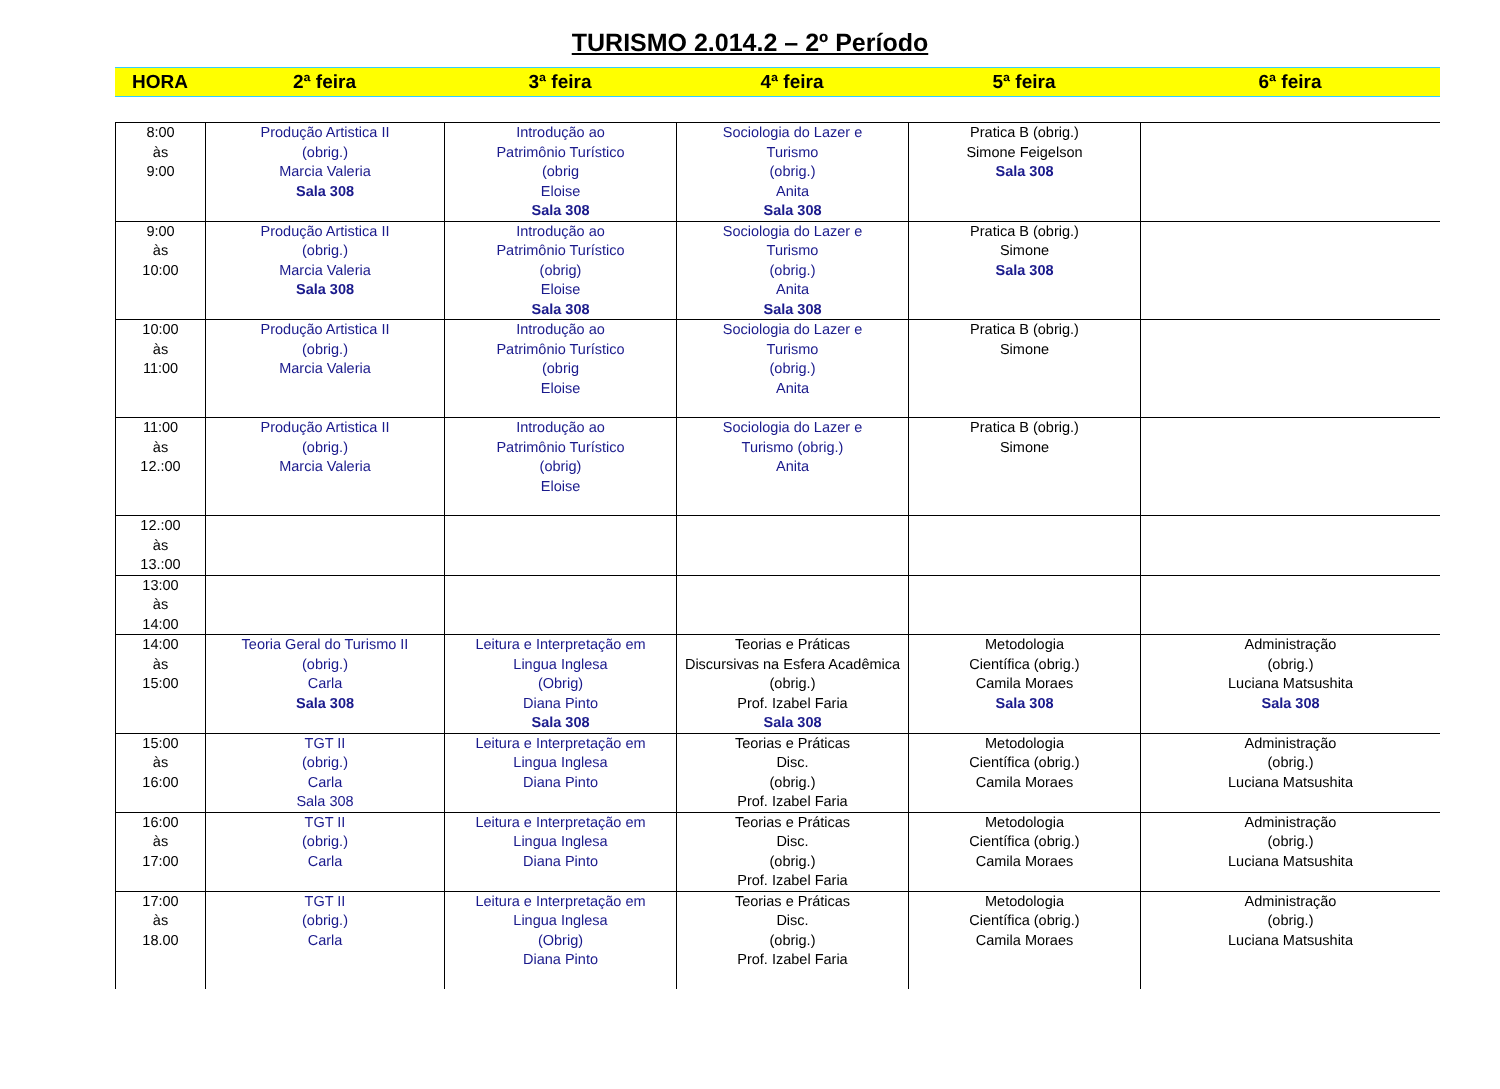TURISMO 2.014.2 – 2º Período
| HORA | 2ª feira | 3ª feira | 4ª feira | 5ª feira | 6ª feira |
| --- | --- | --- | --- | --- | --- |
| 8:00 às 9:00 | Produção Artistica II (obrig.) Marcia Valeria Sala 308 | Introdução ao Patrimônio Turístico (obrig Eloise Sala 308 | Sociologia do Lazer e Turismo (obrig.) Anita Sala 308 | Pratica B (obrig.) Simone Feigelson Sala 308 | |
| 9:00 às 10:00 | Produção Artistica II (obrig.) Marcia Valeria Sala 308 | Introdução ao Patrimônio Turístico (obrig) Eloise Sala 308 | Sociologia do Lazer e Turismo (obrig.) Anita Sala 308 | Pratica B (obrig.) Simone Sala 308 | |
| 10:00 às 11:00 | Produção Artistica II (obrig.) Marcia Valeria | Introdução ao Patrimônio Turístico (obrig Eloise | Sociologia do Lazer e Turismo (obrig.) Anita | Pratica B (obrig.) Simone | |
| 11:00 às 12.:00 | Produção Artistica II (obrig.) Marcia Valeria | Introdução ao Patrimônio Turístico (obrig) Eloise | Sociologia do Lazer e Turismo (obrig.) Anita | Pratica B (obrig.) Simone | |
| 12.:00 às 13.:00 | | | | | |
| 13:00 às 14:00 | | | | | |
| 14:00 às 15:00 | Teoria Geral do Turismo II (obrig.) Carla Sala 308 | Leitura e Interpretação em Lingua Inglesa (Obrig) Diana Pinto Sala 308 | Teorias e Práticas Discursivas na Esfera Acadêmica (obrig.) Prof. Izabel Faria Sala 308 | Metodologia Científica (obrig.) Camila Moraes Sala 308 | Administração (obrig.) Luciana Matsushita Sala 308 |
| 15:00 às 16:00 | TGT II (obrig.) Carla Sala 308 | Leitura e Interpretação em Lingua Inglesa Diana Pinto | Teorias e Práticas Disc. (obrig.) Prof. Izabel Faria | Metodologia Científica (obrig.) Camila Moraes | Administração (obrig.) Luciana Matsushita |
| 16:00 às 17:00 | TGT II (obrig.) Carla | Leitura e Interpretação em Lingua Inglesa Diana Pinto | Teorias e Práticas Disc. (obrig.) Prof. Izabel Faria | Metodologia Científica (obrig.) Camila Moraes | Administração (obrig.) Luciana Matsushita |
| 17:00 às 18.00 | TGT II (obrig.) Carla | Leitura e Interpretação em Lingua Inglesa (Obrig) Diana Pinto | Teorias e Práticas Disc. (obrig.) Prof. Izabel Faria | Metodologia Científica (obrig.) Camila Moraes | Administração (obrig.) Luciana Matsushita |